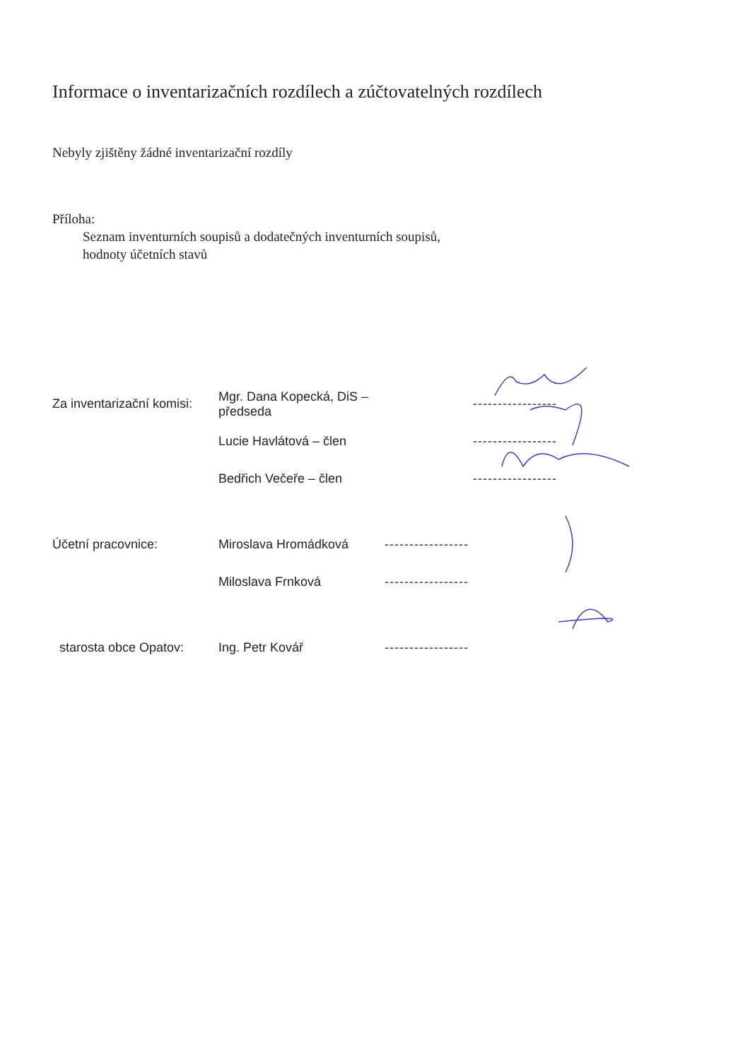Informace o inventarizačních rozdílech a zúčtovatelných rozdílech
Nebyly zjištěny žádné inventarizační rozdíly
Příloha:
Seznam inventurních soupisů a dodatečných inventurních soupisů,
hodnoty účetních stavů
Za inventarizační komisi: Mgr. Dana Kopecká, DiS – předseda -----------------
Lucie Havlátová – člen -----------------
Bedřich Večeře – člen -----------------
Účetní pracovnice: Miroslava Hromádková -----------------
Miloslava Frnková -----------------
starosta obce Opatov: Ing. Petr Kovář -----------------